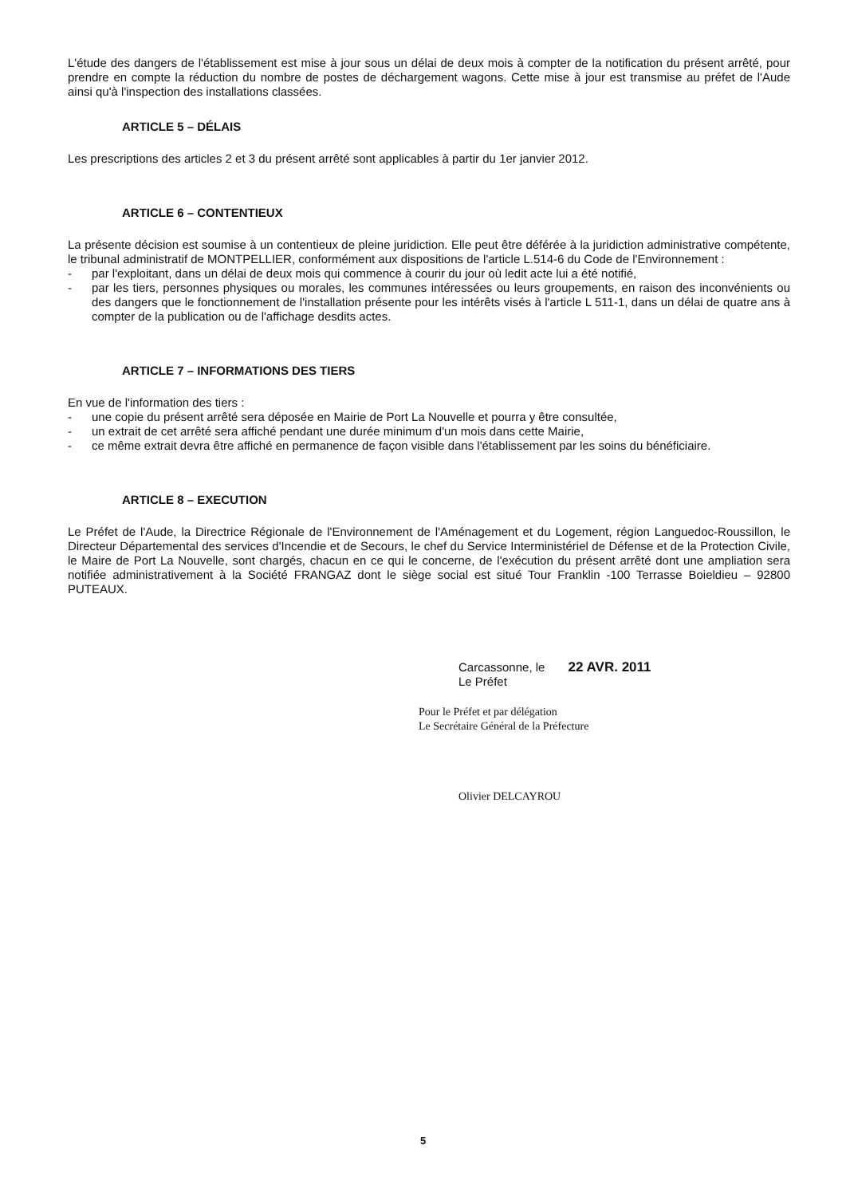L'étude des dangers de l'établissement est mise à jour sous un délai de deux mois à compter de la notification du présent arrêté, pour prendre en compte la réduction du nombre de postes de déchargement wagons. Cette mise à jour est transmise au préfet de l'Aude ainsi qu'à l'inspection des installations classées.
ARTICLE 5 – DÉLAIS
Les prescriptions des articles 2 et 3 du présent arrêté sont applicables à partir du 1er janvier 2012.
ARTICLE 6 – CONTENTIEUX
La présente décision est soumise à un contentieux de pleine juridiction. Elle peut être déférée à la juridiction administrative compétente, le tribunal administratif de MONTPELLIER, conformément aux dispositions de l'article L.514-6 du Code de l'Environnement :
- par l'exploitant, dans un délai de deux mois qui commence à courir du jour où ledit acte lui a été notifié,
- par les tiers, personnes physiques ou morales, les communes intéressées ou leurs groupements, en raison des inconvénients ou des dangers que le fonctionnement de l'installation présente pour les intérêts visés à l'article L 511-1, dans un délai de quatre ans à compter de la publication ou de l'affichage desdits actes.
ARTICLE 7 – INFORMATIONS DES TIERS
En vue de l'information des tiers :
- une copie du présent arrêté sera déposée en Mairie de Port La Nouvelle et pourra y être consultée,
- un extrait de cet arrêté sera affiché pendant une durée minimum d'un mois dans cette Mairie,
- ce même extrait devra être affiché en permanence de façon visible dans l'établissement par les soins du bénéficiaire.
ARTICLE 8 – EXECUTION
Le Préfet de l'Aude, la Directrice Régionale de l'Environnement de l'Aménagement et du Logement, région Languedoc-Roussillon, le Directeur Départemental des services d'Incendie et de Secours, le chef du Service Interministériel de Défense et de la Protection Civile, le Maire de Port La Nouvelle, sont chargés, chacun en ce qui le concerne, de l'exécution du présent arrêté dont une ampliation sera notifiée administrativement à la Société FRANGAZ dont le siège social est situé Tour Franklin -100 Terrasse Boieldieu – 92800 PUTEAUX.
Carcassonne, le 22 AVR. 2011
Le Préfet
Pour le Préfet et par délégation
Le Secrétaire Général de la Préfecture
Olivier DELCAYROU
5